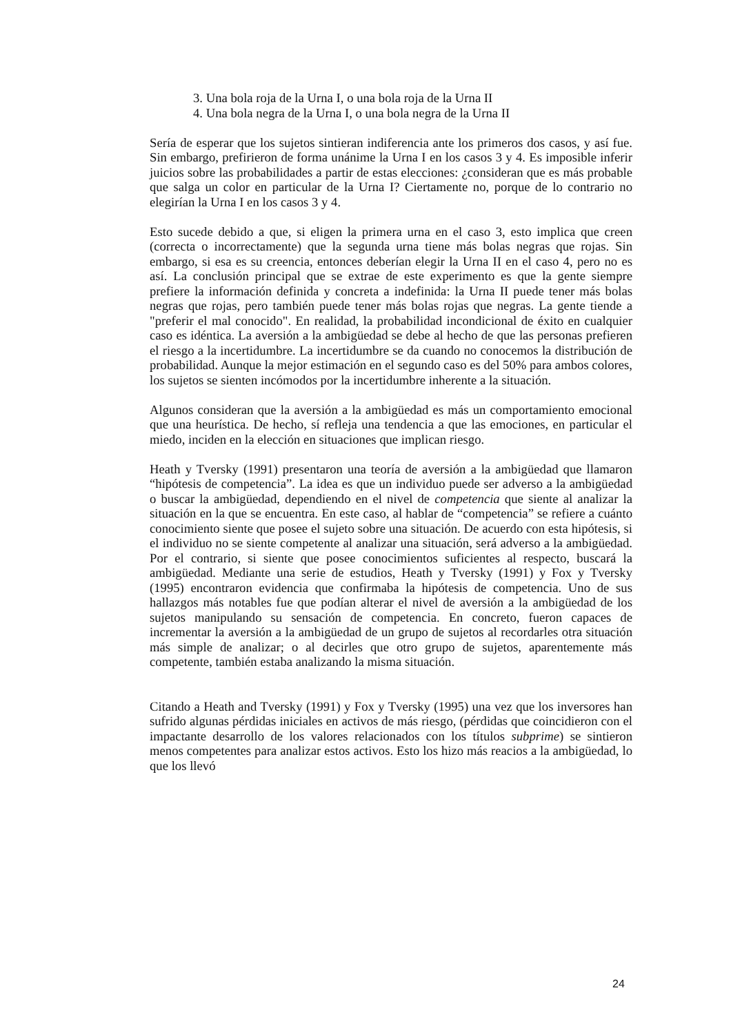3. Una bola roja de la Urna I, o una bola roja de la Urna II
4. Una bola negra de la Urna I, o una bola negra de la Urna II
Sería de esperar que los sujetos sintieran indiferencia ante los primeros dos casos, y así fue. Sin embargo, prefirieron de forma unánime la Urna I en los casos 3 y 4. Es imposible inferir juicios sobre las probabilidades a partir de estas elecciones: ¿consideran que es más probable que salga un color en particular de la Urna I? Ciertamente no, porque de lo contrario no elegirían la Urna I en los casos 3 y 4.
Esto sucede debido a que, si eligen la primera urna en el caso 3, esto implica que creen (correcta o incorrectamente) que la segunda urna tiene más bolas negras que rojas. Sin embargo, si esa es su creencia, entonces deberían elegir la Urna II en el caso 4, pero no es así. La conclusión principal que se extrae de este experimento es que la gente siempre prefiere la información definida y concreta a indefinida: la Urna II puede tener más bolas negras que rojas, pero también puede tener más bolas rojas que negras. La gente tiende a "preferir el mal conocido". En realidad, la probabilidad incondicional de éxito en cualquier caso es idéntica. La aversión a la ambigüedad se debe al hecho de que las personas prefieren el riesgo a la incertidumbre. La incertidumbre se da cuando no conocemos la distribución de probabilidad. Aunque la mejor estimación en el segundo caso es del 50% para ambos colores, los sujetos se sienten incómodos por la incertidumbre inherente a la situación.
Algunos consideran que la aversión a la ambigüedad es más un comportamiento emocional que una heurística. De hecho, sí refleja una tendencia a que las emociones, en particular el miedo, inciden en la elección en situaciones que implican riesgo.
Heath y Tversky (1991) presentaron una teoría de aversión a la ambigüedad que llamaron “hipótesis de competencia”. La idea es que un individuo puede ser adverso a la ambigüedad o buscar la ambigüedad, dependiendo en el nivel de competencia que siente al analizar la situación en la que se encuentra. En este caso, al hablar de “competencia” se refiere a cuánto conocimiento siente que posee el sujeto sobre una situación. De acuerdo con esta hipótesis, si el individuo no se siente competente al analizar una situación, será adverso a la ambigüedad. Por el contrario, si siente que posee conocimientos suficientes al respecto, buscará la ambigüedad. Mediante una serie de estudios, Heath y Tversky (1991) y Fox y Tversky (1995) encontraron evidencia que confirmaba la hipótesis de competencia. Uno de sus hallazgos más notables fue que podían alterar el nivel de aversión a la ambigüedad de los sujetos manipulando su sensación de competencia. En concreto, fueron capaces de incrementar la aversión a la ambigüedad de un grupo de sujetos al recordarles otra situación más simple de analizar; o al decirles que otro grupo de sujetos, aparentemente más competente, también estaba analizando la misma situación.
Citando a Heath and Tversky (1991) y Fox y Tversky (1995) una vez que los inversores han sufrido algunas pérdidas iniciales en activos de más riesgo, (pérdidas que coincidieron con el impactante desarrollo de los valores relacionados con los títulos subprime) se sintieron menos competentes para analizar estos activos. Esto los hizo más reacios a la ambigüedad, lo que los llevó
24